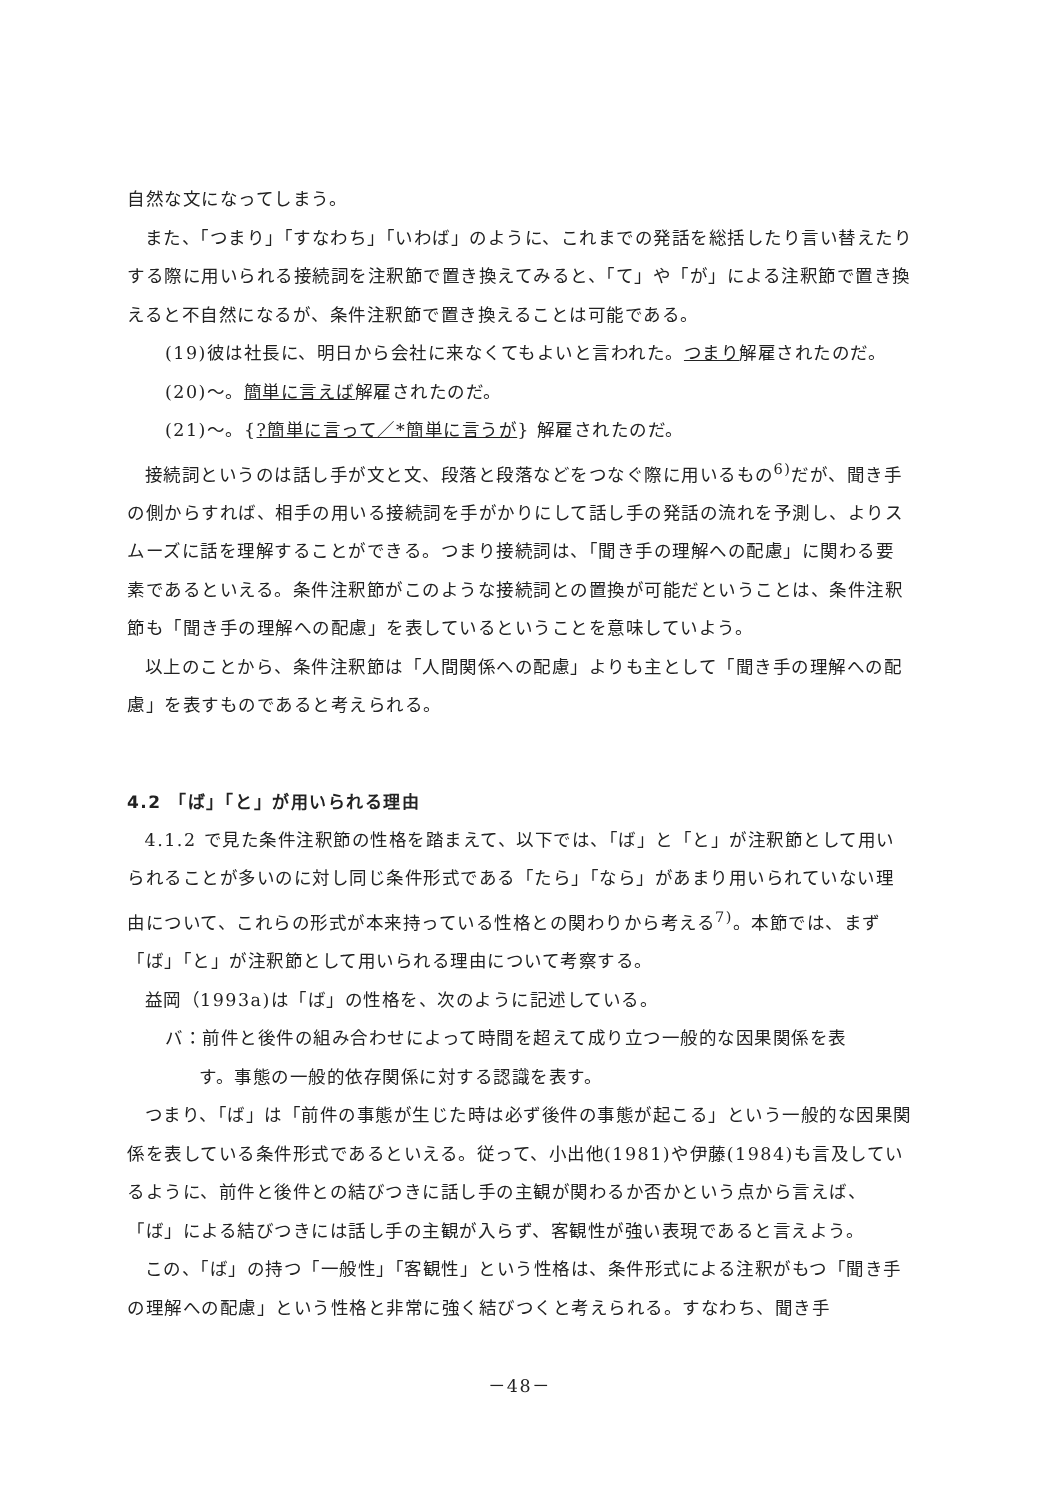自然な文になってしまう。
また、「つまり」「すなわち」「いわば」のように、これまでの発話を総括したり言い替えたりする際に用いられる接続詞を注釈節で置き換えてみると、「て」や「が」による注釈節で置き換えると不自然になるが、条件注釈節で置き換えることは可能である。
(19)彼は社長に、明日から会社に来なくてもよいと言われた。つまり解雇されたのだ。
(20)～。簡単に言えば解雇されたのだ。
(21)～。{?簡単に言って／*簡単に言うが} 解雇されたのだ。
接続詞というのは話し手が文と文、段落と段落などをつなぐ際に用いるもの<sup>6)</sup>だが、聞き手の側からすれば、相手の用いる接続詞を手がかりにして話し手の発話の流れを予測し、よりスムーズに話を理解することができる。つまり接続詞は、「聞き手の理解への配慮」に関わる要素であるといえる。条件注釈節がこのような接続詞との置換が可能だということは、条件注釈節も「聞き手の理解への配慮」を表しているということを意味していよう。
以上のことから、条件注釈節は「人間関係への配慮」よりも主として「聞き手の理解への配慮」を表すものであると考えられる。
4.2 「ば」「と」が用いられる理由
4.1.2 で見た条件注釈節の性格を踏まえて、以下では、「ば」と「と」が注釈節として用いられることが多いのに対し同じ条件形式である「たら」「なら」があまり用いられていない理由について、これらの形式が本来持っている性格との関わりから考える<sup>7)</sup>。本節では、まず「ば」「と」が注釈節として用いられる理由について考察する。
益岡（1993a)は「ば」の性格を、次のように記述している。
バ：前件と後件の組み合わせによって時間を超えて成り立つ一般的な因果関係を表
す。事態の一般的依存関係に対する認識を表す。
つまり、「ば」は「前件の事態が生じた時は必ず後件の事態が起こる」という一般的な因果関係を表している条件形式であるといえる。従って、小出他(1981)や伊藤(1984)も言及しているように、前件と後件との結びつきに話し手の主観が関わるか否かという点から言えば、「ば」による結びつきには話し手の主観が入らず、客観性が強い表現であると言えよう。
この、「ば」の持つ「一般性」「客観性」という性格は、条件形式による注釈がもつ「聞き手の理解への配慮」という性格と非常に強く結びつくと考えられる。すなわち、聞き手
－48－